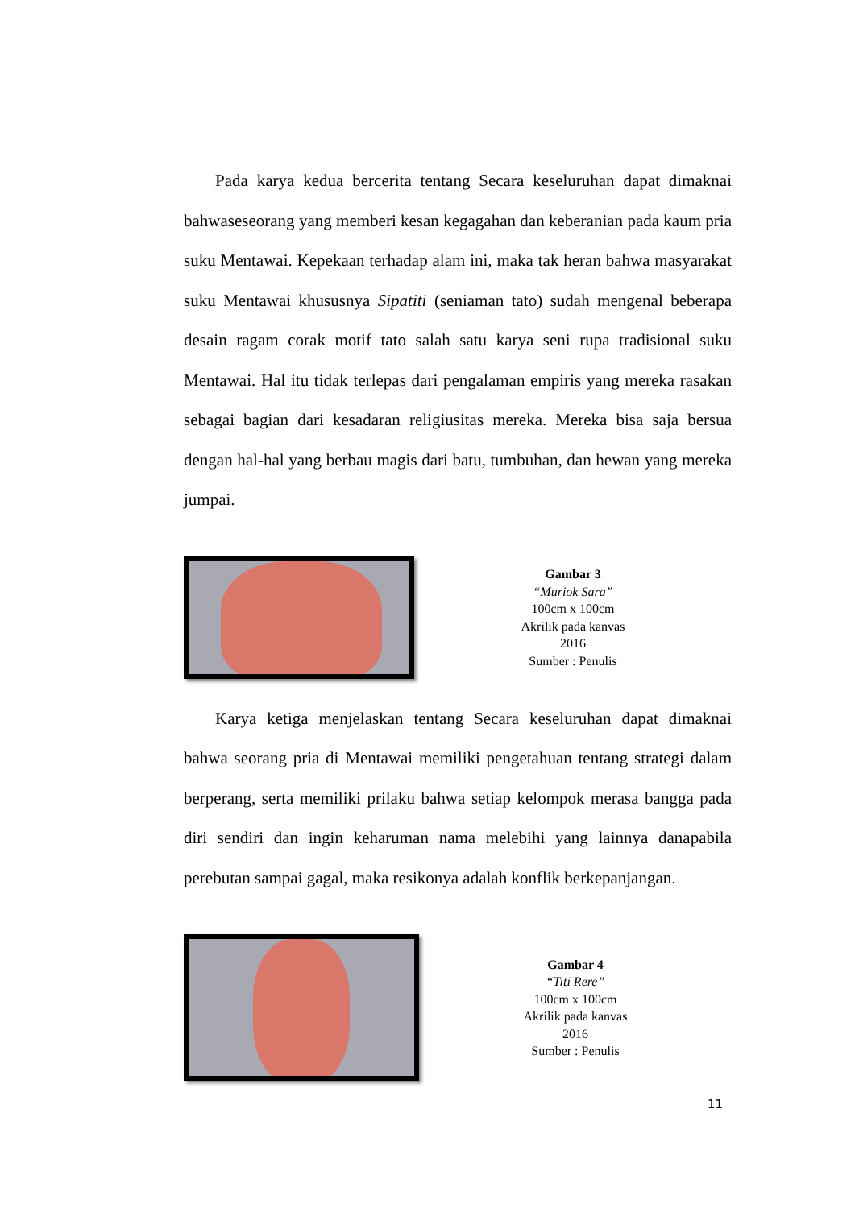Pada karya kedua bercerita tentang Secara keseluruhan dapat dimaknai bahwaseseorang yang memberi kesan kegagahan dan keberanian pada kaum pria suku Mentawai. Kepekaan terhadap alam ini, maka tak heran bahwa masyarakat suku Mentawai khususnya Sipatiti (seniaman tato) sudah mengenal beberapa desain ragam corak motif tato salah satu karya seni rupa tradisional suku Mentawai. Hal itu tidak terlepas dari pengalaman empiris yang mereka rasakan sebagai bagian dari kesadaran religiusitas mereka. Mereka bisa saja bersua dengan hal-hal yang berbau magis dari batu, tumbuhan, dan hewan yang mereka jumpai.
Gambar 3
“Muriok Sara”
100cm x 100cm
Akrilik pada kanvas
2016
Sumber : Penulis
Karya ketiga menjelaskan tentang Secara keseluruhan dapat dimaknai bahwa seorang pria di Mentawai memiliki pengetahuan tentang strategi dalam berperang, serta memiliki prilaku bahwa setiap kelompok merasa bangga pada diri sendiri dan ingin keharuman nama melebihi yang lainnya danapabila perebutan sampai gagal, maka resikonya adalah konflik berkepanjangan.
Gambar 4
“Titi Rere”
100cm x 100cm
Akrilik pada kanvas
2016
Sumber : Penulis
11